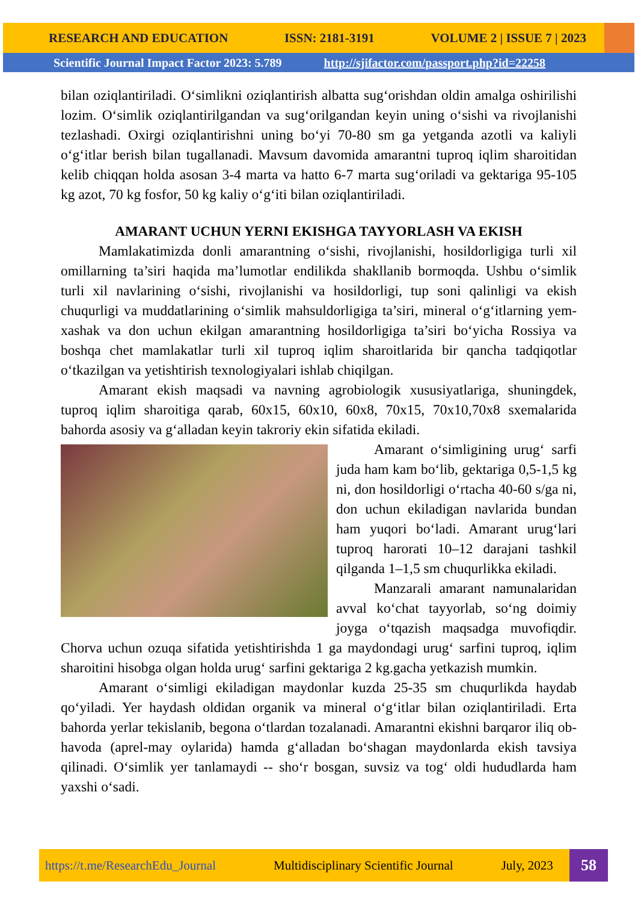RESEARCH AND EDUCATION ISSN: 2181-3191 VOLUME 2 | ISSUE 7 | 2023
Scientific Journal Impact Factor 2023: 5.789 http://sjifactor.com/passport.php?id=22258
bilan oziqlantiriladi. O‘simlikni oziqlantirish albatta sug‘orishdan oldin amalga oshirilishi lozim. O‘simlik oziqlantirilgandan va sug‘orilgandan keyin uning o‘sishi va rivojlanishi tezlashadi. Oxirgi oziqlantirishni uning bo‘yi 70-80 sm ga yetganda azotli va kaliyli o‘g‘itlar berish bilan tugallanadi. Mavsum davomida amarantni tuproq iqlim sharoitidan kelib chiqqan holda asosan 3-4 marta va hatto 6-7 marta sug‘oriladi va gektariga 95-105 kg azot, 70 kg fosfor, 50 kg kaliy o‘g‘iti bilan oziqlantiriladi.
AMARANT UCHUN YERNI EKISHGA TAYYORLASH VA EKISH
Mamlakatimizda donli amarantning o‘sishi, rivojlanishi, hosildorligiga turli xil omillarning ta’siri haqida ma’lumotlar endilikda shakllanib bormoqda. Ushbu o‘simlik turli xil navlarining o‘sishi, rivojlanishi va hosildorligi, tup soni qalinligi va ekish chuqurligi va muddatlarining o‘simlik mahsuldorligiga ta’siri, mineral o‘g‘itlarning yem-xashak va don uchun ekilgan amarantning hosildorligiga ta’siri bo‘yicha Rossiya va boshqa chet mamlakatlar turli xil tuproq iqlim sharoitlarida bir qancha tadqiqotlar o‘tkazilgan va yetishtirish texnologiyalari ishlab chiqilgan.
Amarant ekish maqsadi va navning agrobiologik xususiyatlariga, shuningdek, tuproq iqlim sharoitiga qarab, 60x15, 60x10, 60x8, 70x15, 70x10,70x8 sxemalarida bahorda asosiy va g‘alladan keyin takroriy ekin sifatida ekiladi.
Amarant o‘simligining urug‘ sarfi juda ham kam bo‘lib, gektariga 0,5-1,5 kg ni, don hosildorligi o‘rtacha 40-60 s/ga ni, don uchun ekiladigan navlarida bundan ham yuqori bo‘ladi. Amarant urug‘lari tuproq harorati 10–12 darajani tashkil qilganda 1–1,5 sm chuqurlikka ekiladi.
Manzarali amarant namunalaridan avval ko‘chat tayyorlab, so‘ng doimiy joyga o‘tqazish maqsadga muvofiqdir. Chorva uchun ozuqa sifatida yetishtirishda 1 ga maydondagi urug‘ sarfini tuproq, iqlim sharoitini hisobga olgan holda urug‘ sarfini gektariga 2 kg.gacha yetkazish mumkin.
Amarant o‘simligi ekiladigan maydonlar kuzda 25-35 sm chuqurlikda haydab qo‘yiladi. Yer haydash oldidan organik va mineral o‘g‘itlar bilan oziqlantiriladi. Erta bahorda yerlar tekislanib, begona o‘tlardan tozalanadi. Amarantni ekishni barqaror iliq ob-havoda (aprel-may oylarida) hamda g‘alladan bo‘shagan maydonlarda ekish tavsiya qilinadi. O‘simlik yer tanlamaydi -- sho‘r bosgan, suvsiz va tog‘ oldi hududlarda ham yaxshi o‘sadi.
https://t.me/ResearchEdu_Journal Multidisciplinary Scientific Journal July, 2023 58